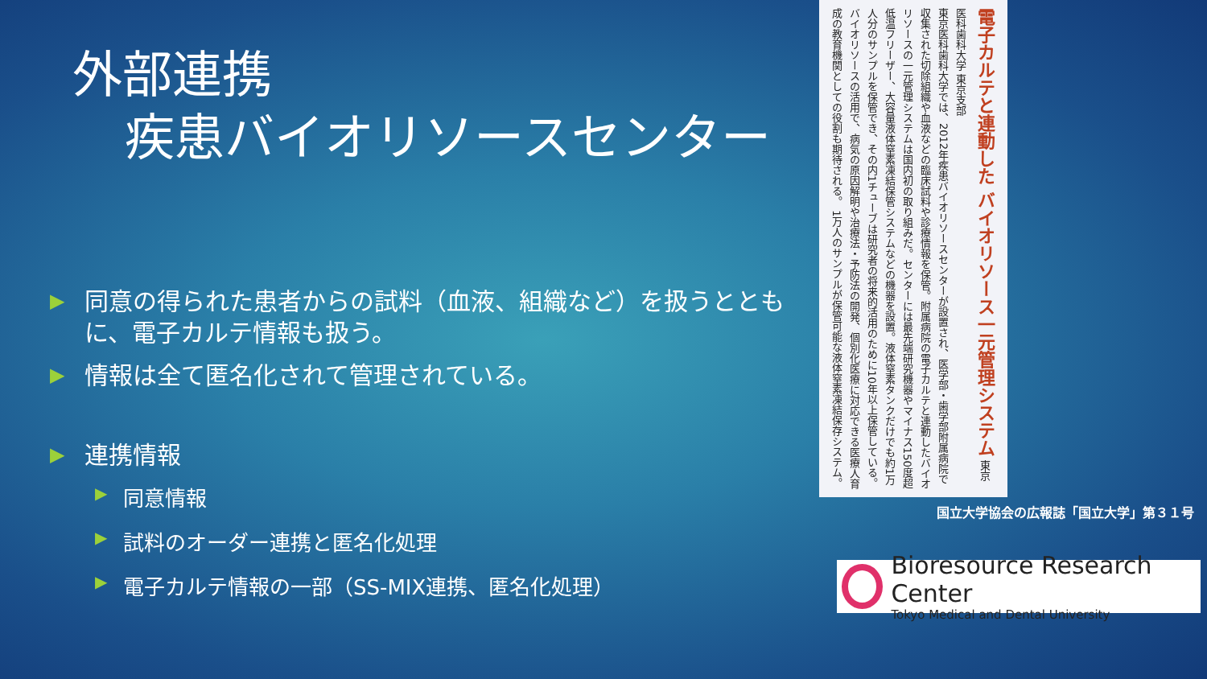外部連携
疾患バイオリソースセンター
▶ 同意の得られた患者からの試料（血液、組織など）を扱うとともに、電子カルテ情報も扱う。
▶ 情報は全て匿名化されて管理されている。
▶ 連携情報
▶ 同意情報
▶ 試料のオーダー連携と匿名化処理
▶ 電子カルテ情報の一部（SS-MIX連携、匿名化処理）
電子カルテと連動した バイオリソース一元管理システム 東京医科歯科大学 東京支部
東京医科歯科大学では、2012年疾患バイオリソースセンターが設置され、医学部・歯学部附属病院で収集された切除組織や血液などの臨床試料や診療情報を保管。附属病院の電子カルテと連動したバイオリソースの一元管理システムは国内初の取り組みだ。センターには最先端研究機器やマイナス150度超低温フリーザー、大容量液体窒素凍結保管システムなどの機器を設置。液体窒素タンクだけでも約1万人分のサンプルを保管でき、その内1チューブは研究者の将来的活用のために10年以上保管している。バイオリソースの活用で、病気の原因解明や治療法・予防法の開発、個別化医療に対応できる医療人育成の教育機関としての役割も期待される。 1万人のサンプルが保管可能な液体窒素凍結保存システム。
国立大学協会の広報誌「国立大学」第３１号
Bioresource Research Center
Tokyo Medical and Dental University